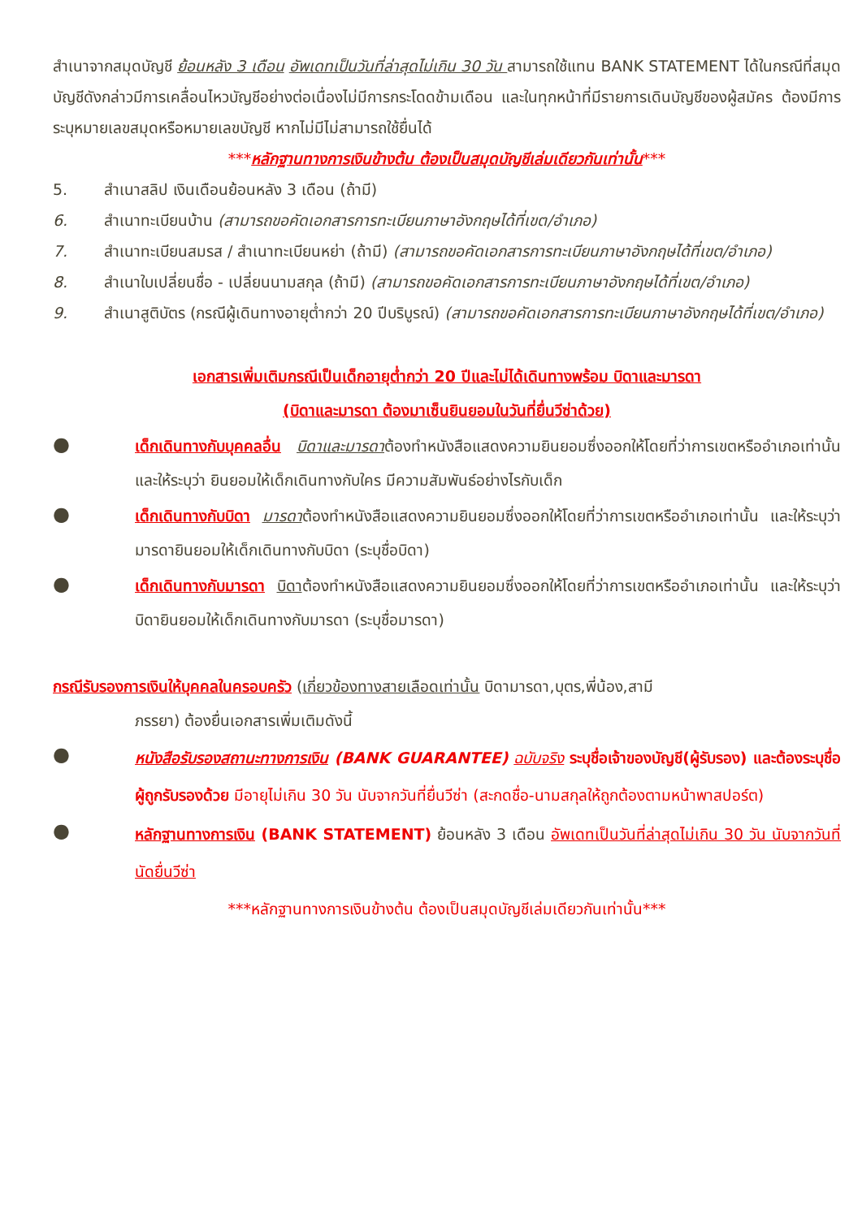สำเนาจากสมุดบัญชี ย้อนหลัง 3 เดือน อัพเดทเป็นวันที่ล่าสุดไม่เกิน 30 วัน สามารถใช้แทน BANK STATEMENT ได้ในกรณีที่สมุดบัญชีดังกล่าวมีการเคลื่อนไหวบัญชีอย่างต่อเนื่องไม่มีการกระโดดข้ามเดือน และในทุกหน้าที่มีรายการเดินบัญชีของผู้สมัคร ต้องมีการระบุหมายเลขสมุดหรือหมายเลขบัญชี หากไม่มีไม่สามารถใช้ยื่นได้
***หลักฐานทางการเงินข้างต้น ต้องเป็นสมุดบัญชีเล่มเดียวกันเท่านั้น***
5. สำเนาสลิป เงินเดือนย้อนหลัง 3 เดือน (ถ้ามี)
6. สำเนาทะเบียนบ้าน (สามารถขอคัดเอกสารการทะเบียนภาษาอังกฤษได้ที่เขต/อำเภอ)
7. สำเนาทะเบียนสมรส / สำเนาทะเบียนหย่า (ถ้ามี) (สามารถขอคัดเอกสารการทะเบียนภาษาอังกฤษได้ที่เขต/อำเภอ)
8. สำเนาใบเปลี่ยนชื่อ - เปลี่ยนนามสกุล (ถ้ามี) (สามารถขอคัดเอกสารการทะเบียนภาษาอังกฤษได้ที่เขต/อำเภอ)
9. สำเนาสูติบัตร (กรณีผู้เดินทางอายุต่ำกว่า 20 ปีบริบูรณ์) (สามารถขอคัดเอกสารการทะเบียนภาษาอังกฤษได้ที่เขต/อำเภอ)
เอกสารเพิ่มเติมกรณีเป็นเด็กอายุต่ำกว่า 20 ปีและไม่ได้เดินทางพร้อม บิดาและมารดา
(บิดาและมารดา ต้องมาเซ็นยินยอมในวันที่ยื่นวีซ่าด้วย)
●
เด็กเดินทางกับบุคคลอื่น บิดาและมารดาต้องทำหนังสือแสดงความยินยอมซึ่งออกให้โดยที่ว่าการเขตหรืออำเภอเท่านั้น และให้ระบุว่า ยินยอมให้เด็กเดินทางกับใคร มีความสัมพันธ์อย่างไรกับเด็ก
●
เด็กเดินทางกับบิดา มารดาต้องทำหนังสือแสดงความยินยอมซึ่งออกให้โดยที่ว่าการเขตหรืออำเภอเท่านั้น และให้ระบุว่า มารดายินยอมให้เด็กเดินทางกับบิดา (ระบุชื่อบิดา)
●
เด็กเดินทางกับมารดา บิดาต้องทำหนังสือแสดงความยินยอมซึ่งออกให้โดยที่ว่าการเขตหรืออำเภอเท่านั้น และให้ระบุว่า บิดายินยอมให้เด็กเดินทางกับมารดา (ระบุชื่อมารดา)
กรณีรับรองการเงินให้บุคคลในครอบครัว (เกี่ยวข้องทางสายเลือดเท่านั้น บิดามารดา,บุตร,พี่น้อง,สามี
ภรรยา) ต้องยื่นเอกสารเพิ่มเติมดังนี้
●
หนังสือรับรองสถานะทางการเงิน (BANK GUARANTEE) ฉบับจริง ระบุชื่อเจ้าของบัญชี(ผู้รับรอง) และต้องระบุชื่อผู้ถูกรับรองด้วย มีอายุไม่เกิน 30 วัน นับจากวันที่ยื่นวีซ่า (สะกดชื่อ-นามสกุลให้ถูกต้องตามหน้าพาสปอร์ต)
●
หลักฐานทางการเงิน (BANK STATEMENT) ย้อนหลัง 3 เดือน อัพเดทเป็นวันที่ล่าสุดไม่เกิน 30 วัน นับจากวันที่นัดยื่นวีซ่า
***หลักฐานทางการเงินข้างต้น ต้องเป็นสมุดบัญชีเล่มเดียวกันเท่านั้น***